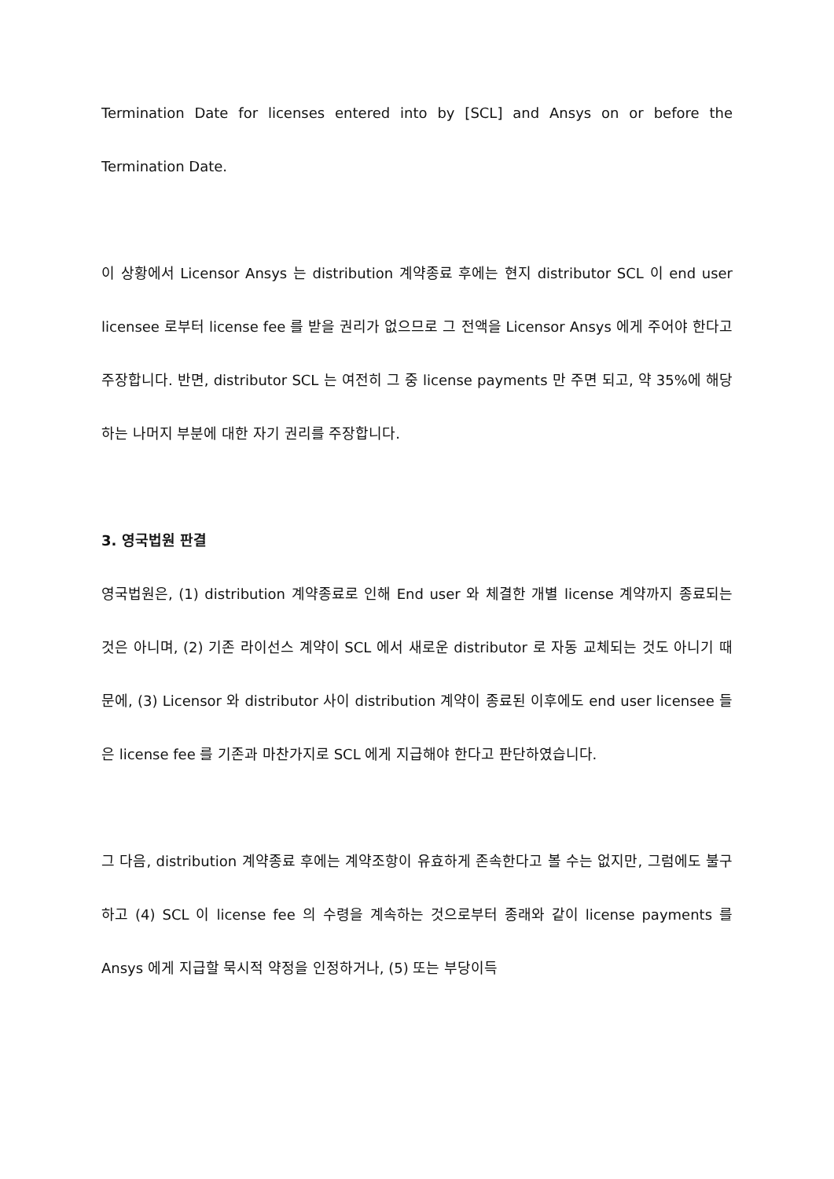Termination Date for licenses entered into by [SCL] and Ansys on or before the Termination Date.
이 상황에서 Licensor Ansys 는 distribution 계약종료 후에는 현지 distributor SCL 이 end user licensee 로부터 license fee 를 받을 권리가 없으므로 그 전액을 Licensor Ansys 에게 주어야 한다고 주장합니다. 반면, distributor SCL 는 여전히 그 중 license payments 만 주면 되고, 약 35%에 해당하는 나머지 부분에 대한 자기 권리를 주장합니다.
3. 영국법원 판결
영국법원은, (1) distribution 계약종료로 인해 End user 와 체결한 개별 license 계약까지 종료되는 것은 아니며, (2) 기존 라이선스 계약이 SCL 에서 새로운 distributor 로 자동 교체되는 것도 아니기 때문에, (3) Licensor 와 distributor 사이 distribution 계약이 종료된 이후에도 end user licensee 들은 license fee 를 기존과 마찬가지로 SCL 에게 지급해야 한다고 판단하였습니다.
그 다음, distribution 계약종료 후에는 계약조항이 유효하게 존속한다고 볼 수는 없지만, 그럼에도 불구하고 (4) SCL 이 license fee 의 수령을 계속하는 것으로부터 종래와 같이 license payments 를 Ansys 에게 지급할 묵시적 약정을 인정하거나, (5) 또는 부당이득